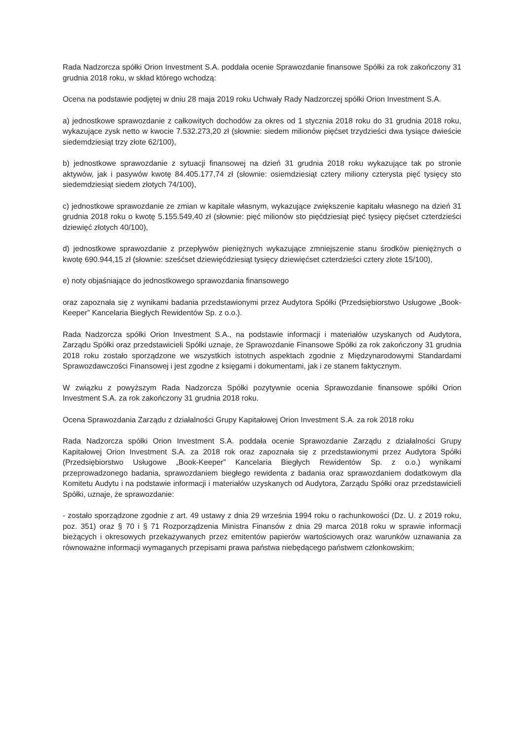Rada Nadzorcza spółki Orion Investment S.A. poddała ocenie Sprawozdanie finansowe Spółki za rok zakończony 31 grudnia 2018 roku, w skład którego wchodzą:
Ocena na podstawie podjętej w dniu 28 maja 2019 roku Uchwały Rady Nadzorczej spółki Orion Investment S.A.
a) jednostkowe sprawozdanie z całkowitych dochodów za okres od 1 stycznia 2018 roku do 31 grudnia 2018 roku, wykazujące zysk netto w kwocie 7.532.273,20 zł (słownie: siedem milionów pięćset trzydzieści dwa tysiące dwieście siedemdziesiąt trzy złote 62/100),
b) jednostkowe sprawozdanie z sytuacji finansowej na dzień 31 grudnia 2018 roku wykazujące tak po stronie aktywów, jak i pasywów kwotę 84.405.177,74 zł (słownie: osiemdziesiąt cztery miliony czterysta pięć tysięcy sto siedemdziesiąt siedem złotych 74/100),
c) jednostkowe sprawozdanie ze zmian w kapitale własnym, wykazujące zwiększenie kapitału własnego na dzień 31 grudnia 2018 roku o kwotę 5.155.549,40 zł (słownie: pięć milionów sto pięćdziesiąt pięć tysięcy pięćset czterdzieści dziewięć złotych 40/100),
d) jednostkowe sprawozdanie z przepływów pieniężnych wykazujące zmniejszenie stanu środków pieniężnych o kwotę 690.944,15 zł (słownie: sześćset dziewięćdziesiąt tysięcy dziewięćset czterdzieści cztery złote 15/100),
e) noty objaśniające do jednostkowego sprawozdania finansowego
oraz zapoznała się z wynikami badania przedstawionymi przez Audytora Spółki (Przedsiębiorstwo Usługowe „Book-Keeper” Kancelaria Biegłych Rewidentów Sp. z o.o.).
Rada Nadzorcza spółki Orion Investment S.A., na podstawie informacji i materiałów uzyskanych od Audytora, Zarządu Spółki oraz przedstawicieli Spółki uznaje, że Sprawozdanie Finansowe Spółki za rok zakończony 31 grudnia 2018 roku zostało sporządzone we wszystkich istotnych aspektach zgodnie z Międzynarodowymi Standardami Sprawozdawczości Finansowej i jest zgodne z księgami i dokumentami, jak i ze stanem faktycznym.
W związku z powyższym Rada Nadzorcza Spółki pozytywnie ocenia Sprawozdanie finansowe spółki Orion Investment S.A. za rok zakończony 31 grudnia 2018 roku.
Ocena Sprawozdania Zarządu z działalności Grupy Kapitałowej Orion Investment S.A. za rok 2018 roku
Rada Nadzorcza spółki Orion Investment S.A. poddała ocenie Sprawozdanie Zarządu z działalności Grupy Kapitałowej Orion Investment S.A. za 2018 rok oraz zapoznała się z przedstawionymi przez Audytora Spółki (Przedsiębiorstwo Usługowe „Book-Keeper” Kancelaria Biegłych Rewidentów Sp. z o.o.) wynikami przeprowadzonego badania, sprawozdaniem biegłego rewidenta z badania oraz sprawozdaniem dodatkowym dla Komitetu Audytu i na podstawie informacji i materiałów uzyskanych od Audytora, Zarządu Spółki oraz przedstawicieli Spółki, uznaje, że sprawozdanie:
- zostało sporządzone zgodnie z art. 49 ustawy z dnia 29 września 1994 roku o rachunkowości (Dz. U. z 2019 roku, poz. 351) oraz § 70 i § 71 Rozporządzenia Ministra Finansów z dnia 29 marca 2018 roku w sprawie informacji bieżących i okresowych przekazywanych przez emitentów papierów wartościowych oraz warunków uznawania za równoważne informacji wymaganych przepisami prawa państwa niebędącego państwem członkowskim;